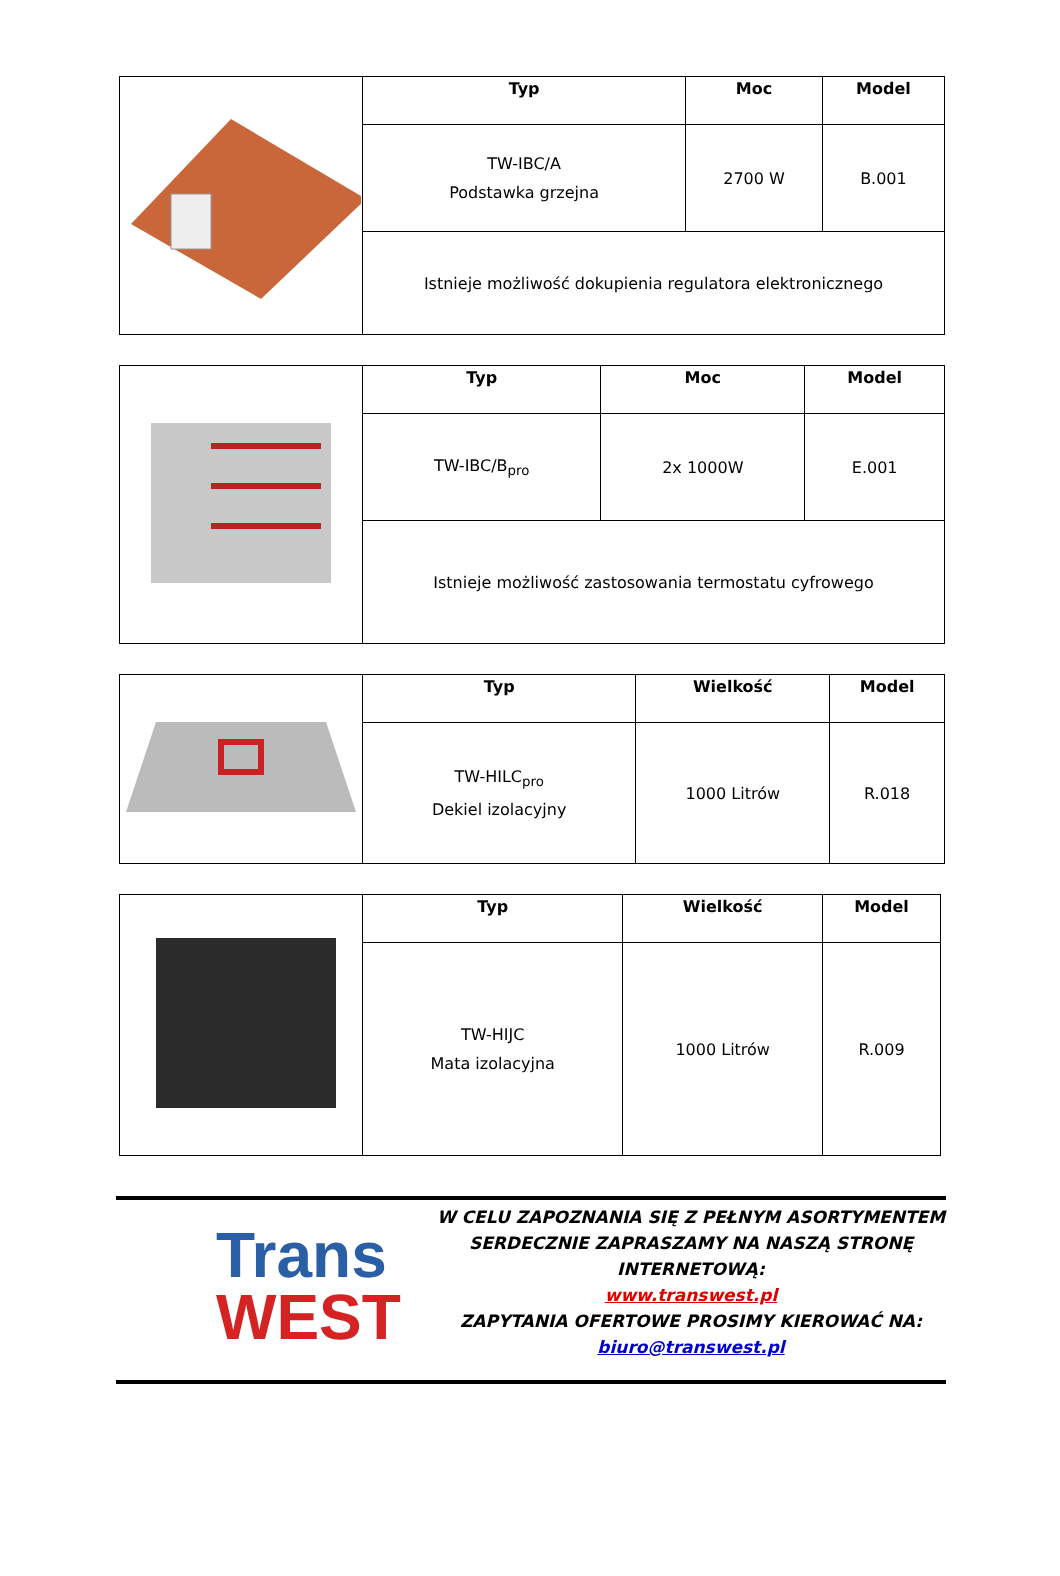| | Typ | Moc | Model |
| | TW-IBC/A Podstawka grzejna | 2700 W | B.001 |
| | Istnieje możliwość dokupienia regulatora elektronicznego | | |
| | Typ | Moc | Model |
| | TW-IBC/B<sub>pro</sub> | 2x 1000W | E.001 |
| | Istnieje możliwość zastosowania termostatu cyfrowego | | |
| | Typ | Wielkość | Model |
| | TW-HILC<sub>pro</sub> Dekiel izolacyjny | 1000 Litrów | R.018 |
| | Typ | Wielkość | Model |
| | TW-HIJC Mata izolacyjna | 1000 Litrów | R.009 |
Trans
WEST
W CELU ZAPOZNANIA SIĘ Z PEŁNYM ASORTYMENTEM
SERDECZNIE ZAPRASZAMY NA NASZĄ STRONĘ
INTERNETOWĄ:
www.transwest.pl
ZAPYTANIA OFERTOWE PROSIMY KIEROWAĆ NA:
biuro@transwest.pl